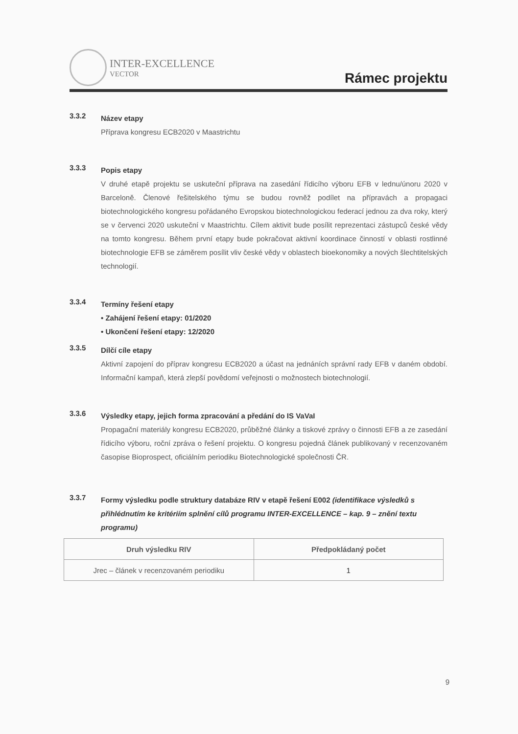INTER-EXCELLENCE
VECTOR
Rámec projektu
3.3.2
Název etapy
Příprava kongresu ECB2020 v Maastrichtu
3.3.3
Popis etapy
V druhé etapě projektu se uskuteční příprava na zasedání řídicího výboru EFB v lednu/únoru 2020 v Barceloně. Členové řešitelského týmu se budou rovněž podílet na přípravách a propagaci biotechnologického kongresu pořádaného Evropskou biotechnologickou federací jednou za dva roky, který se v červenci 2020 uskuteční v Maastrichtu. Cílem aktivit bude posílit reprezentaci zástupců české vědy na tomto kongresu. Během první etapy bude pokračovat aktivní koordinace činností v oblasti rostlinné biotechnologie EFB se záměrem posílit vliv české vědy v oblastech bioekonomiky a nových šlechtitelských technologií.
3.3.4
Termíny řešení etapy
• Zahájení řešení etapy: 01/2020
• Ukončení řešení etapy: 12/2020
3.3.5
Dílčí cíle etapy
Aktivní zapojení do příprav kongresu ECB2020 a účast na jednáních správní rady EFB v daném období. Informační kampaň, která zlepší povědomí veřejnosti o možnostech biotechnologií.
3.3.6
Výsledky etapy, jejich forma zpracování a předání do IS VaVaI
Propagační materiály kongresu ECB2020, průběžné články a tiskové zprávy o činnosti EFB a ze zasedání řídicího výboru, roční zpráva o řešení projektu. O kongresu pojedná článek publikovaný v recenzovaném časopise Bioprospect, oficiálním periodiku Biotechnologické společnosti ČR.
3.3.7
Formy výsledku podle struktury databáze RIV v etapě řešení E002 (identifikace výsledků s přihlédnutím ke kritériím splnění cílů programu INTER-EXCELLENCE – kap. 9 – znění textu programu)
| Druh výsledku RIV | Předpokládaný počet |
| --- | --- |
| Jrec – článek v recenzovaném periodiku | 1 |
9